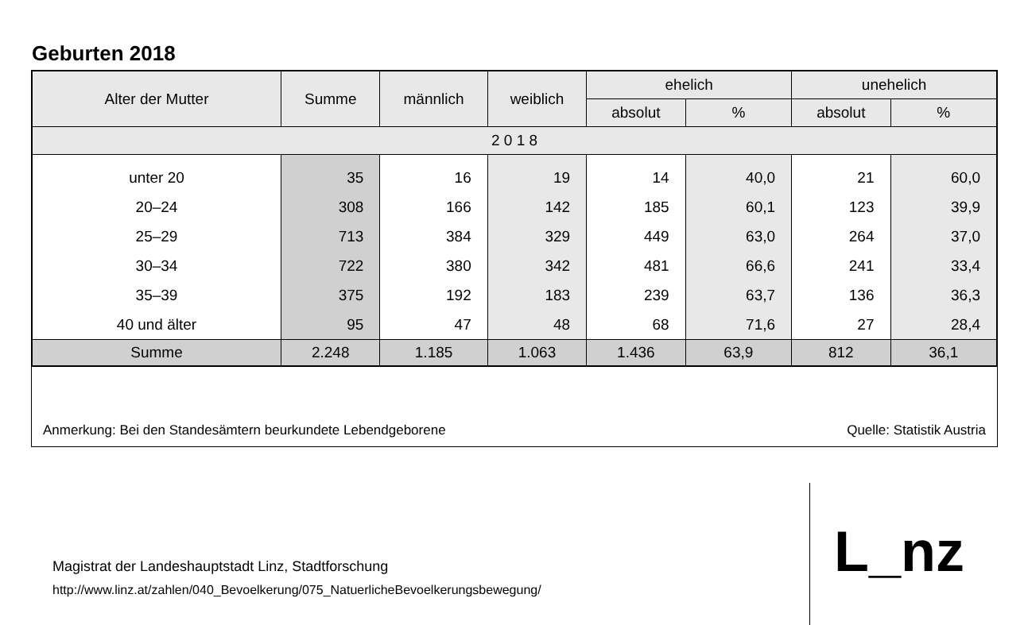Geburten 2018
| Alter der Mutter | Summe | männlich | weiblich | ehelich | | unehelich | |
| --- | --- | --- | --- | --- | --- | --- | --- |
| | | | | absolut | % | absolut | % |
| 2 0 1 8 | | | | | | | |
| unter 20 | 35 | 16 | 19 | 14 | 40,0 | 21 | 60,0 |
| 20–24 | 308 | 166 | 142 | 185 | 60,1 | 123 | 39,9 |
| 25–29 | 713 | 384 | 329 | 449 | 63,0 | 264 | 37,0 |
| 30–34 | 722 | 380 | 342 | 481 | 66,6 | 241 | 33,4 |
| 35–39 | 375 | 192 | 183 | 239 | 63,7 | 136 | 36,3 |
| 40 und älter | 95 | 47 | 48 | 68 | 71,6 | 27 | 28,4 |
| Summe | 2.248 | 1.185 | 1.063 | 1.436 | 63,9 | 812 | 36,1 |
Anmerkung: Bei den Standesämtern beurkundete Lebendgeborene Quelle: Statistik Austria
Magistrat der Landeshauptstadt Linz, Stadtforschung
http://www.linz.at/zahlen/040_Bevoelkerung/075_NatuerlicheBevoelkerungsbewegung/
L_nz